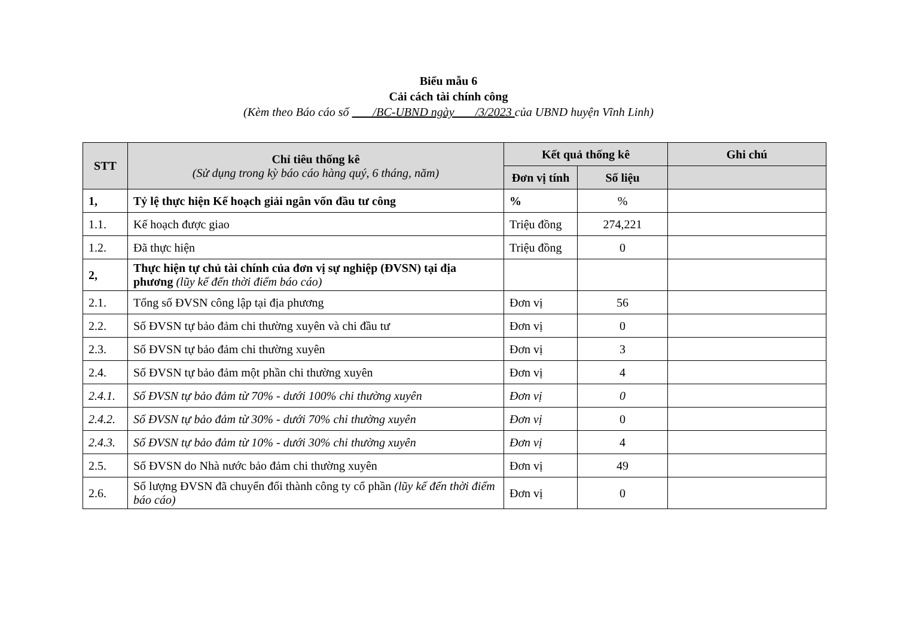Biểu mẫu 6
Cải cách tài chính công
(Kèm theo Báo cáo số /BC-UBND ngày /3/2023 của UBND huyện Vĩnh Linh)
| STT | Chỉ tiêu thống kê (Sử dụng trong kỳ báo cáo hàng quý, 6 tháng, năm) | Kết quả thống kê | | Ghi chú |
| --- | --- | --- | --- | --- |
| | | Đơn vị tính | Số liệu | |
| 1, | Tỷ lệ thực hiện Kế hoạch giải ngân vốn đầu tư công | % | % | |
| 1.1. | Kế hoạch được giao | Triệu đồng | 274,221 | |
| 1.2. | Đã thực hiện | Triệu đồng | 0 | |
| 2, | Thực hiện tự chủ tài chính của đơn vị sự nghiệp (ĐVSN) tại địa phương (lũy kế đến thời điểm báo cáo) | | | |
| 2.1. | Tổng số ĐVSN công lập tại địa phương | Đơn vị | 56 | |
| 2.2. | Số ĐVSN tự bảo đảm chi thường xuyên và chi đầu tư | Đơn vị | 0 | |
| 2.3. | Số ĐVSN tự bảo đảm chi thường xuyên | Đơn vị | 3 | |
| 2.4. | Số ĐVSN tự bảo đảm một phần chi thường xuyên | Đơn vị | 4 | |
| 2.4.1. | Số ĐVSN tự bảo đảm từ 70% - dưới 100% chi thường xuyên | Đơn vị | 0 | |
| 2.4.2. | Số ĐVSN tự bảo đảm từ 30% - dưới 70% chi thường xuyên | Đơn vị | 0 | |
| 2.4.3. | Số ĐVSN tự bảo đảm từ 10% - dưới 30% chi thường xuyên | Đơn vị | 4 | |
| 2.5. | Số ĐVSN do Nhà nước bảo đảm chi thường xuyên | Đơn vị | 49 | |
| 2.6. | Số lượng ĐVSN đã chuyển đổi thành công ty cổ phần (lũy kế đến thời điểm báo cáo) | Đơn vị | 0 | |